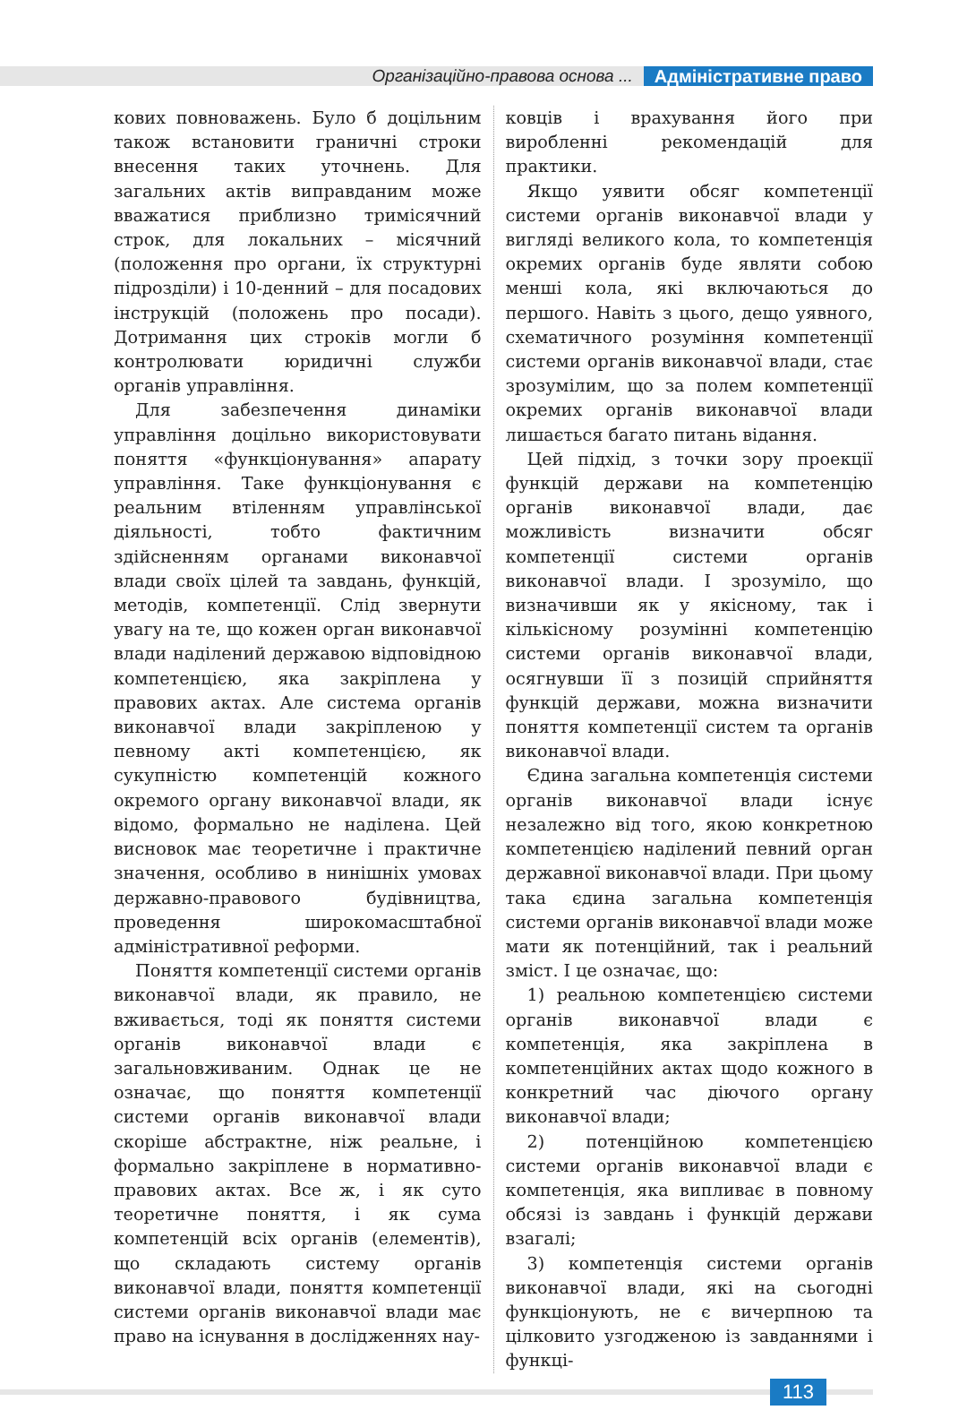Організаційно-правова основа ... Адміністративне право
кових повноважень. Було б доцільним також встановити граничні строки внесення таких уточнень. Для загальних актів виправданим може вважатися приблизно тримісячний строк, для локальних – місячний (положення про органи, їх структурні підрозділи) і 10-денний – для посадових інструкцій (положень про посади). Дотримання цих строків могли б контролювати юридичні служби органів управління.
Для забезпечення динаміки управління доцільно використовувати поняття «функціонування» апарату управління. Таке функціонування є реальним втіленням управлінської діяльності, тобто фактичним здійсненням органами виконавчої влади своїх цілей та завдань, функцій, методів, компетенції. Слід звернути увагу на те, що кожен орган виконавчої влади наділений державою відповідною компетенцією, яка закріплена у правових актах. Але система органів виконавчої влади закріпленою у певному акті компетенцією, як сукупністю компетенцій кожного окремого органу виконавчої влади, як відомо, формально не наділена. Цей висновок має теоретичне і практичне значення, особливо в нинішніх умовах державно-правового будівництва, проведення широкомасштабної адміністративної реформи.
Поняття компетенції системи органів виконавчої влади, як правило, не вживається, тоді як поняття системи органів виконавчої влади є загальновживаним. Однак це не означає, що поняття компетенції системи органів виконавчої влади скоріше абстрактне, ніж реальне, і формально закріплене в нормативно-правових актах. Все ж, і як суто теоретичне поняття, і як сума компетенцій всіх органів (елементів), що складають систему органів виконавчої влади, поняття компетенції системи органів виконавчої влади має право на існування в дослідженнях нау-
ковців і врахування його при виробленні рекомендацій для практики.
Якщо уявити обсяг компетенції системи органів виконавчої влади у вигляді великого кола, то компетенція окремих органів буде являти собою менші кола, які включаються до першого. Навіть з цього, дещо уявного, схематичного розуміння компетенції системи органів виконавчої влади, стає зрозумілим, що за полем компетенції окремих органів виконавчої влади лишається багато питань відання.
Цей підхід, з точки зору проекції функцій держави на компетенцію органів виконавчої влади, дає можливість визначити обсяг компетенції системи органів виконавчої влади. І зрозуміло, що визначивши як у якісному, так і кількісному розумінні компетенцію системи органів виконавчої влади, осягнувши її з позицій сприйняття функцій держави, можна визначити поняття компетенції систем та органів виконавчої влади.
Єдина загальна компетенція системи органів виконавчої влади існує незалежно від того, якою конкретною компетенцією наділений певний орган державної виконавчої влади. При цьому така єдина загальна компетенція системи органів виконавчої влади може мати як потенційний, так і реальний зміст. І це означає, що:
1) реальною компетенцією системи органів виконавчої влади є компетенція, яка закріплена в компетенційних актах щодо кожного в конкретний час діючого органу виконавчої влади;
2) потенційною компетенцією системи органів виконавчої влади є компетенція, яка випливає в повному обсязі із завдань і функцій держави взагалі;
3) компетенція системи органів виконавчої влади, які на сьогодні функціонують, не є вичерпною та цілковито узгодженою із завданнями і функці-
113